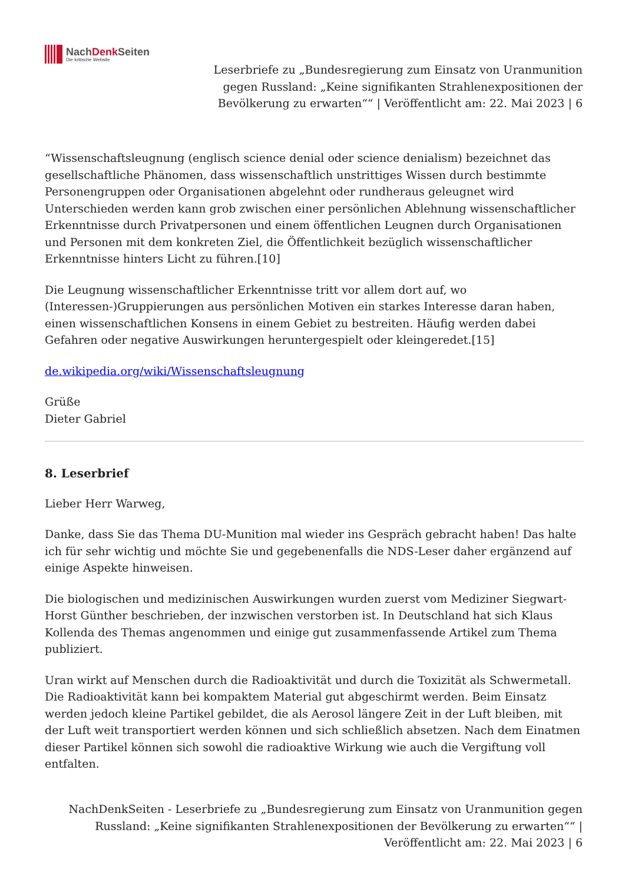NachDenk Seiten
Die kritische Website
Leserbriefe zu „Bundesregierung zum Einsatz von Uranmunition gegen Russland: „Keine signifikanten Strahlenexpositionen der Bevölkerung zu erwarten““ | Veröffentlicht am: 22. Mai 2023 | 6
“Wissenschaftsleugnung (englisch science denial oder science denialism) bezeichnet das gesellschaftliche Phänomen, dass wissenschaftlich unstrittiges Wissen durch bestimmte Personengruppen oder Organisationen abgelehnt oder rundheraus geleugnet wird Unterschieden werden kann grob zwischen einer persönlichen Ablehnung wissenschaftlicher Erkenntnisse durch Privatpersonen und einem öffentlichen Leugnen durch Organisationen und Personen mit dem konkreten Ziel, die Öffentlichkeit bezüglich wissenschaftlicher Erkenntnisse hinters Licht zu führen.[10]
Die Leugnung wissenschaftlicher Erkenntnisse tritt vor allem dort auf, wo (Interessen-)Gruppierungen aus persönlichen Motiven ein starkes Interesse daran haben, einen wissenschaftlichen Konsens in einem Gebiet zu bestreiten. Häufig werden dabei Gefahren oder negative Auswirkungen heruntergespielt oder kleingeredet.[15]
de.wikipedia.org/wiki/Wissenschaftsleugnung
Grüße
Dieter Gabriel
8. Leserbrief
Lieber Herr Warweg,
Danke, dass Sie das Thema DU-Munition mal wieder ins Gespräch gebracht haben! Das halte ich für sehr wichtig und möchte Sie und gegebenenfalls die NDS-Leser daher ergänzend auf einige Aspekte hinweisen.
Die biologischen und medizinischen Auswirkungen wurden zuerst vom Mediziner Siegwart-Horst Günther beschrieben, der inzwischen verstorben ist. In Deutschland hat sich Klaus Kollenda des Themas angenommen und einige gut zusammenfassende Artikel zum Thema publiziert.
Uran wirkt auf Menschen durch die Radioaktivität und durch die Toxizität als Schwermetall. Die Radioaktivität kann bei kompaktem Material gut abgeschirmt werden. Beim Einsatz werden jedoch kleine Partikel gebildet, die als Aerosol längere Zeit in der Luft bleiben, mit der Luft weit transportiert werden können und sich schließlich absetzen. Nach dem Einatmen dieser Partikel können sich sowohl die radioaktive Wirkung wie auch die Vergiftung voll entfalten.
NachDenkSeiten - Leserbriefe zu „Bundesregierung zum Einsatz von Uranmunition gegen Russland: „Keine signifikanten Strahlenexpositionen der Bevölkerung zu erwarten““ | Veröffentlicht am: 22. Mai 2023 | 6